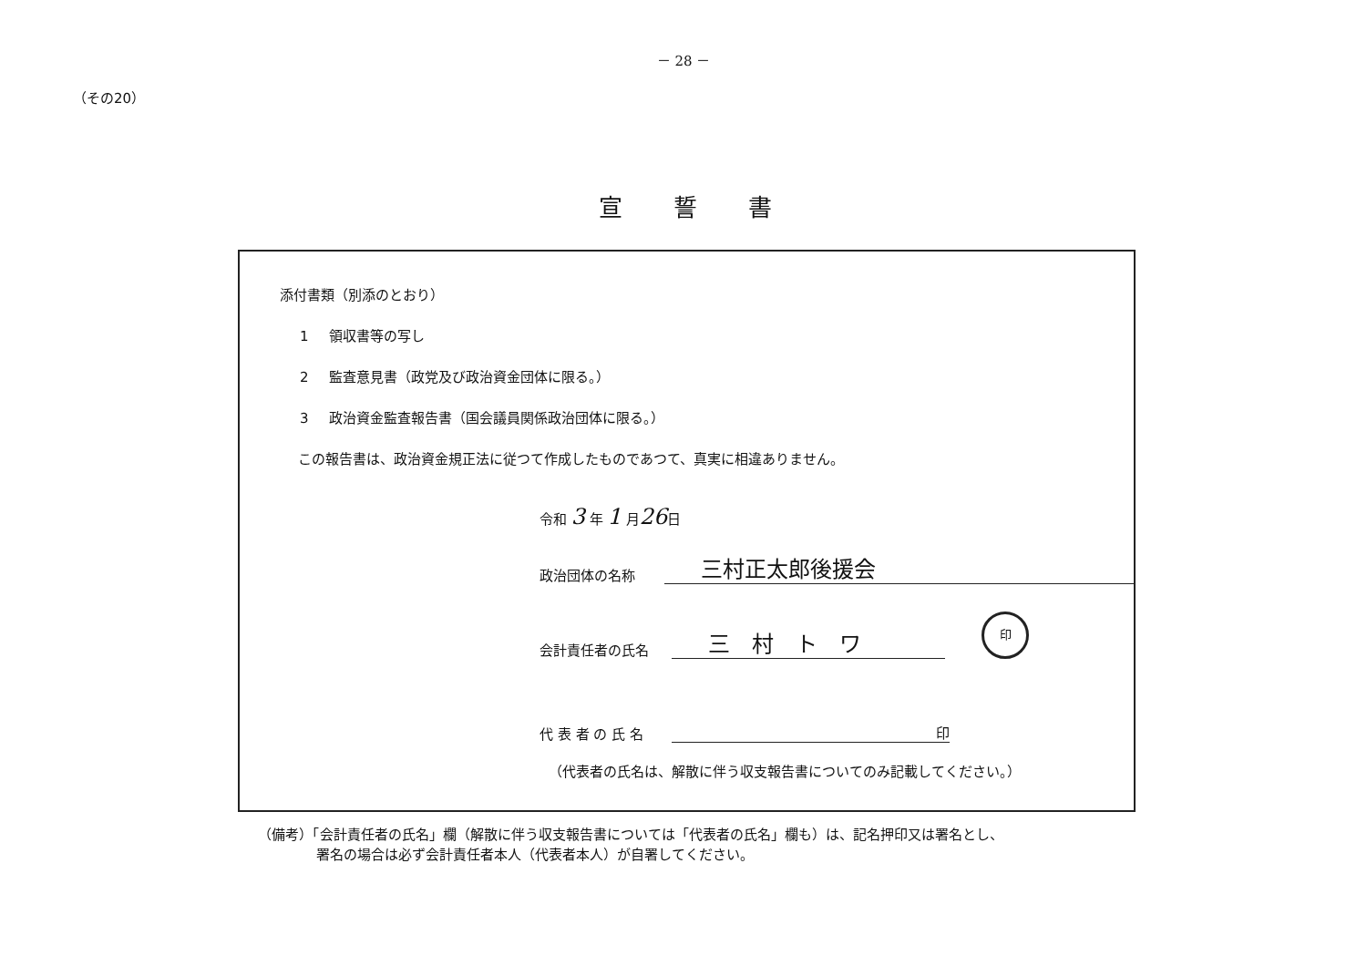－ 28 －
（その20）
宣誓書
添付書類（別添のとおり）
1 領収書等の写し
2 監査意見書（政党及び政治資金団体に限る。）
3 政治資金監査報告書（国会議員関係政治団体に限る。）
この報告書は、政治資金規正法に従つて作成したものであつて、真実に相違ありません。
令和 3 年 1 月26日
政治団体の名称
三村正太郎後援会
会計責任者の氏名
三　村　ト　ワ
印
代 表 者 の 氏 名
印
（代表者の氏名は、解散に伴う収支報告書についてのみ記載してください。）
（備考）「会計責任者の氏名」欄（解散に伴う収支報告書については「代表者の氏名」欄も）は、記名押印又は署名とし、
署名の場合は必ず会計責任者本人（代表者本人）が自署してください。